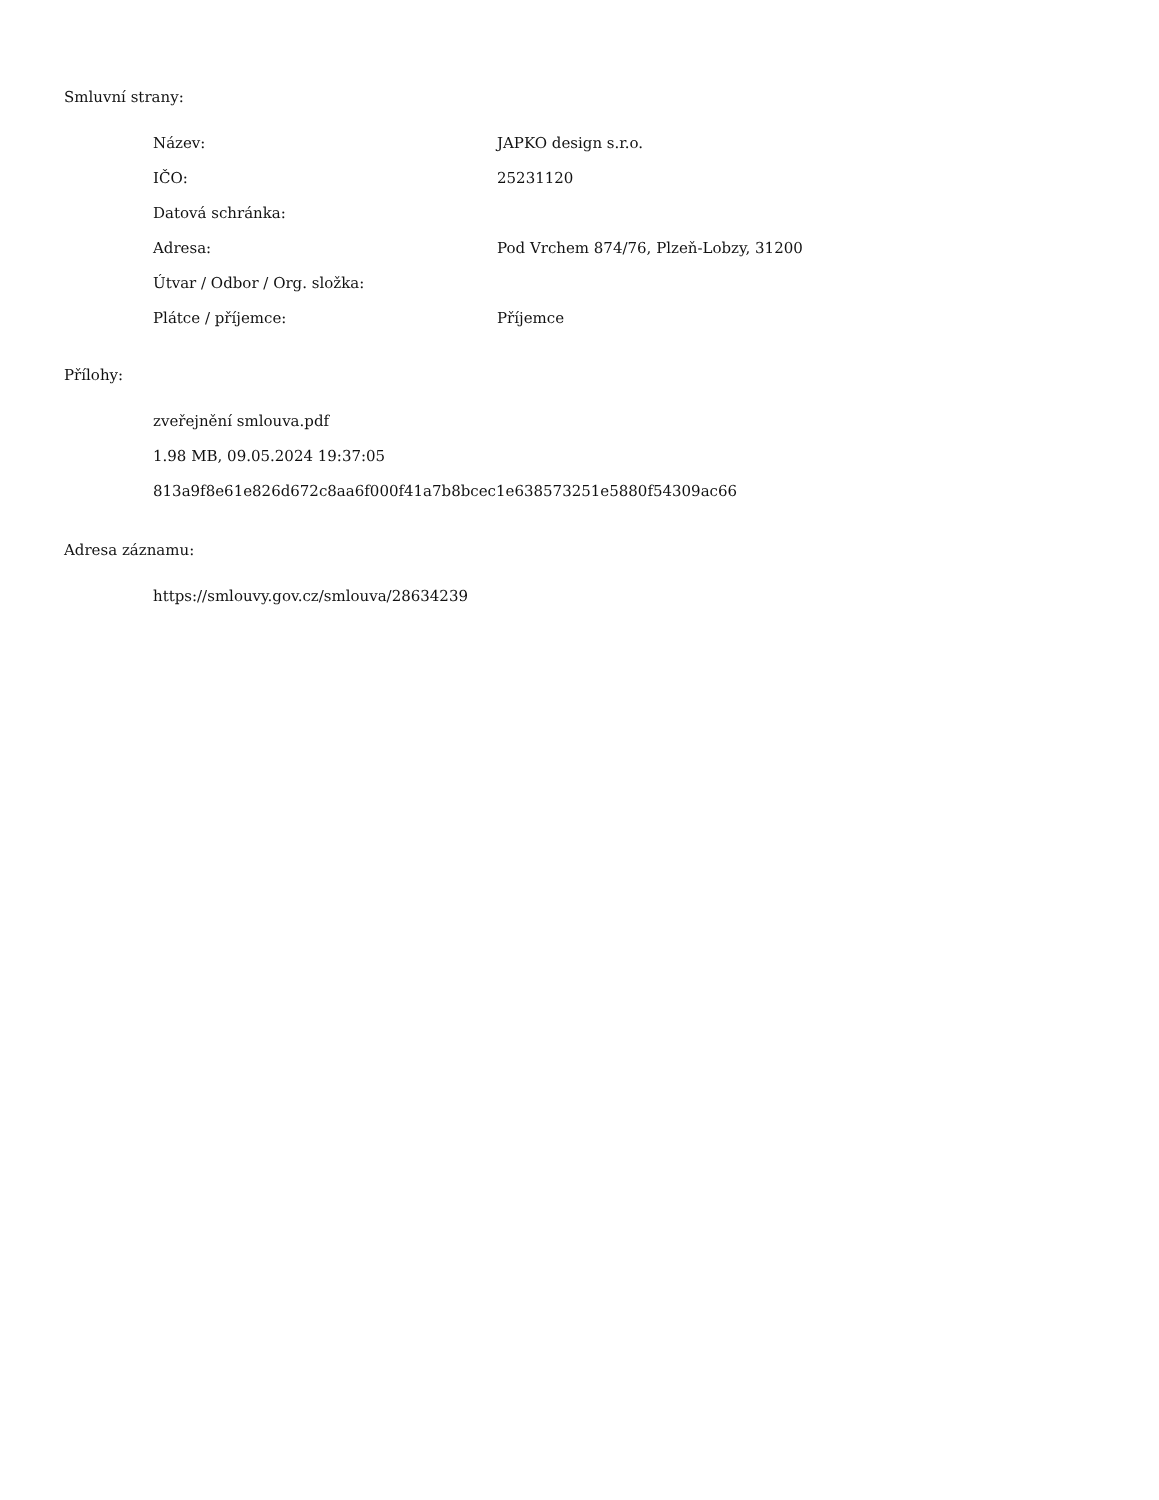Smluvní strany:
| Název: | JAPKO design s.r.o. |
| IČO: | 25231120 |
| Datová schránka: | |
| Adresa: | Pod Vrchem 874/76, Plzeň-Lobzy, 31200 |
| Útvar / Odbor / Org. složka: | |
| Plátce / příjemce: | Příjemce |
Přílohy:
zveřejnění smlouva.pdf
1.98 MB, 09.05.2024 19:37:05
813a9f8e61e826d672c8aa6f000f41a7b8bcec1e638573251e5880f54309ac66
Adresa záznamu:
https://smlouvy.gov.cz/smlouva/28634239